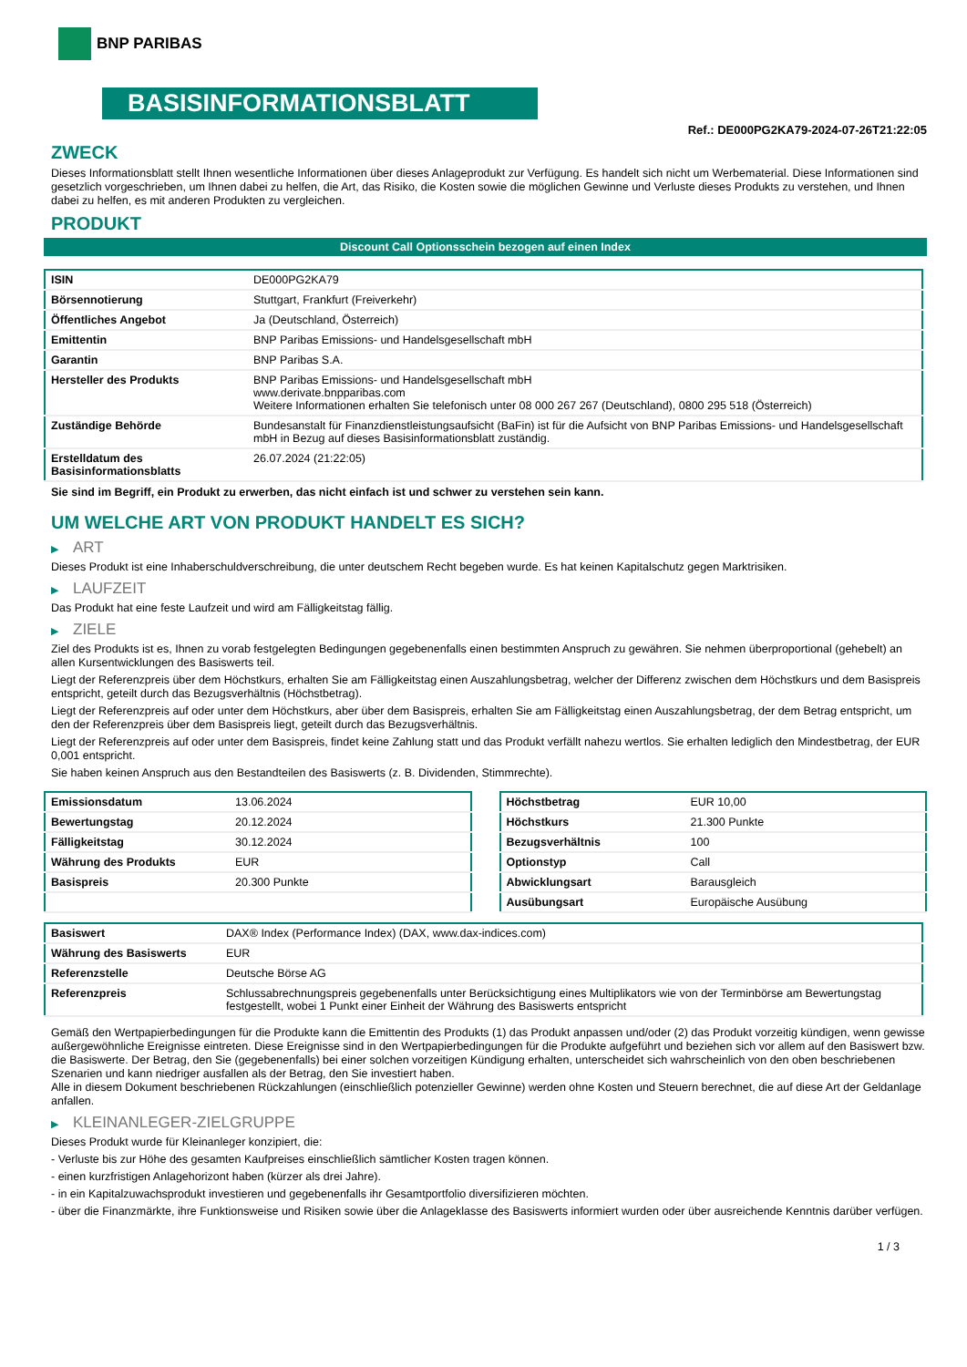BNP PARIBAS
BASISINFORMATIONSBLATT
Ref.: DE000PG2KA79-2024-07-26T21:22:05
ZWECK
Dieses Informationsblatt stellt Ihnen wesentliche Informationen über dieses Anlageprodukt zur Verfügung. Es handelt sich nicht um Werbematerial. Diese Informationen sind gesetzlich vorgeschrieben, um Ihnen dabei zu helfen, die Art, das Risiko, die Kosten sowie die möglichen Gewinne und Verluste dieses Produkts zu verstehen, und Ihnen dabei zu helfen, es mit anderen Produkten zu vergleichen.
PRODUKT
Discount Call Optionsschein bezogen auf einen Index
| ISIN | DE000PG2KA79 |
| Börsennotierung | Stuttgart, Frankfurt (Freiverkehr) |
| Öffentliches Angebot | Ja (Deutschland, Österreich) |
| Emittentin | BNP Paribas Emissions- und Handelsgesellschaft mbH |
| Garantin | BNP Paribas S.A. |
| Hersteller des Produkts | BNP Paribas Emissions- und Handelsgesellschaft mbH www.derivate.bnpparibas.com Weitere Informationen erhalten Sie telefonisch unter 08 000 267 267 (Deutschland), 0800 295 518 (Österreich) |
| Zuständige Behörde | Bundesanstalt für Finanzdienstleistungsaufsicht (BaFin) ist für die Aufsicht von BNP Paribas Emissions- und Handelsgesellschaft mbH in Bezug auf dieses Basisinformationsblatt zuständig. |
| Erstelldatum des Basisinformationsblatts | 26.07.2024 (21:22:05) |
Sie sind im Begriff, ein Produkt zu erwerben, das nicht einfach ist und schwer zu verstehen sein kann.
UM WELCHE ART VON PRODUKT HANDELT ES SICH?
▶ ART
Dieses Produkt ist eine Inhaberschuldverschreibung, die unter deutschem Recht begeben wurde. Es hat keinen Kapitalschutz gegen Marktrisiken.
▶ LAUFZEIT
Das Produkt hat eine feste Laufzeit und wird am Fälligkeitstag fällig.
▶ ZIELE
Ziel des Produkts ist es, Ihnen zu vorab festgelegten Bedingungen gegebenenfalls einen bestimmten Anspruch zu gewähren. Sie nehmen überproportional (gehebelt) an allen Kursentwicklungen des Basiswerts teil.
Liegt der Referenzpreis über dem Höchstkurs, erhalten Sie am Fälligkeitstag einen Auszahlungsbetrag, welcher der Differenz zwischen dem Höchstkurs und dem Basispreis entspricht, geteilt durch das Bezugsverhältnis (Höchstbetrag).
Liegt der Referenzpreis auf oder unter dem Höchstkurs, aber über dem Basispreis, erhalten Sie am Fälligkeitstag einen Auszahlungsbetrag, der dem Betrag entspricht, um den der Referenzpreis über dem Basispreis liegt, geteilt durch das Bezugsverhältnis.
Liegt der Referenzpreis auf oder unter dem Basispreis, findet keine Zahlung statt und das Produkt verfällt nahezu wertlos. Sie erhalten lediglich den Mindestbetrag, der EUR 0,001 entspricht.
Sie haben keinen Anspruch aus den Bestandteilen des Basiswerts (z. B. Dividenden, Stimmrechte).
| Emissionsdatum | 13.06.2024 |
| Bewertungstag | 20.12.2024 |
| Fälligkeitstag | 30.12.2024 |
| Währung des Produkts | EUR |
| Basispreis | 20.300 Punkte |
| Höchstbetrag | EUR 10,00 |
| Höchstkurs | 21.300 Punkte |
| Bezugsverhältnis | 100 |
| Optionstyp | Call |
| Abwicklungsart | Barausgleich |
| Ausübungsart | Europäische Ausübung |
| Basiswert | DAX® Index (Performance Index) (DAX, www.dax-indices.com) |
| Währung des Basiswerts | EUR |
| Referenzstelle | Deutsche Börse AG |
| Referenzpreis | Schlussabrechnungspreis gegebenenfalls unter Berücksichtigung eines Multiplikators wie von der Terminbörse am Bewertungstag festgestellt, wobei 1 Punkt einer Einheit der Währung des Basiswerts entspricht |
Gemäß den Wertpapierbedingungen für die Produkte kann die Emittentin des Produkts (1) das Produkt anpassen und/oder (2) das Produkt vorzeitig kündigen, wenn gewisse außergewöhnliche Ereignisse eintreten. Diese Ereignisse sind in den Wertpapierbedingungen für die Produkte aufgeführt und beziehen sich vor allem auf den Basiswert bzw. die Basiswerte. Der Betrag, den Sie (gegebenenfalls) bei einer solchen vorzeitigen Kündigung erhalten, unterscheidet sich wahrscheinlich von den oben beschriebenen Szenarien und kann niedriger ausfallen als der Betrag, den Sie investiert haben.
Alle in diesem Dokument beschriebenen Rückzahlungen (einschließlich potenzieller Gewinne) werden ohne Kosten und Steuern berechnet, die auf diese Art der Geldanlage anfallen.
▶ KLEINANLEGER-ZIELGRUPPE
Dieses Produkt wurde für Kleinanleger konzipiert, die:
- Verluste bis zur Höhe des gesamten Kaufpreises einschließlich sämtlicher Kosten tragen können.
- einen kurzfristigen Anlagehorizont haben (kürzer als drei Jahre).
- in ein Kapitalzuwachsprodukt investieren und gegebenenfalls ihr Gesamtportfolio diversifizieren möchten.
- über die Finanzmärkte, ihre Funktionsweise und Risiken sowie über die Anlageklasse des Basiswerts informiert wurden oder über ausreichende Kenntnis darüber verfügen.
1 / 3